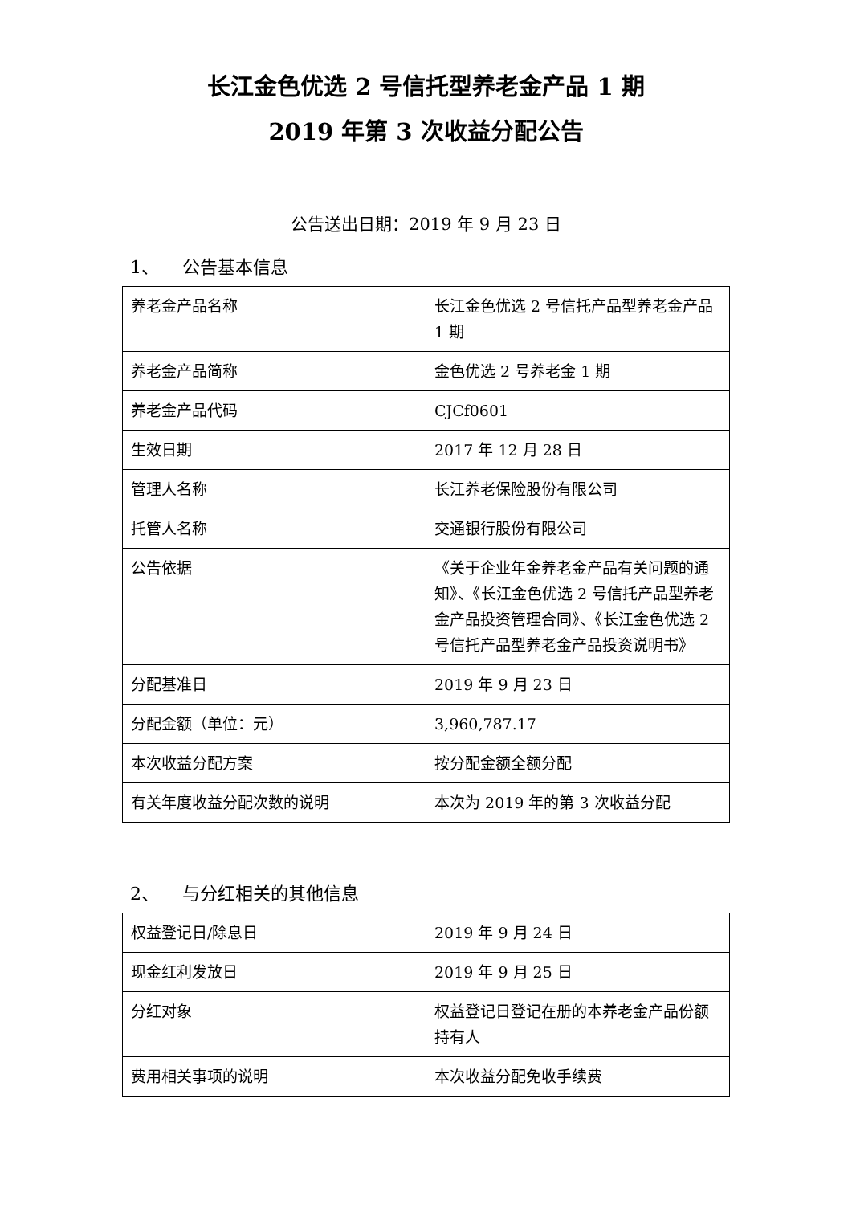长江金色优选 2 号信托型养老金产品 1 期
2019 年第 3 次收益分配公告
公告送出日期：2019 年 9 月 23 日
1、 公告基本信息
| 养老金产品名称 | 长江金色优选 2 号信托产品型养老金产品 1 期 |
| 养老金产品简称 | 金色优选 2 号养老金 1 期 |
| 养老金产品代码 | CJCf0601 |
| 生效日期 | 2017 年 12 月 28 日 |
| 管理人名称 | 长江养老保险股份有限公司 |
| 托管人名称 | 交通银行股份有限公司 |
| 公告依据 | 《关于企业年金养老金产品有关问题的通知》、《长江金色优选 2 号信托产品型养老金产品投资管理合同》、《长江金色优选 2 号信托产品型养老金产品投资说明书》 |
| 分配基准日 | 2019 年 9 月 23 日 |
| 分配金额（单位：元） | 3,960,787.17 |
| 本次收益分配方案 | 按分配金额全额分配 |
| 有关年度收益分配次数的说明 | 本次为 2019 年的第 3 次收益分配 |
2、 与分红相关的其他信息
| 权益登记日/除息日 | 2019 年 9 月 24 日 |
| 现金红利发放日 | 2019 年 9 月 25 日 |
| 分红对象 | 权益登记日登记在册的本养老金产品份额持有人 |
| 费用相关事项的说明 | 本次收益分配免收手续费 |